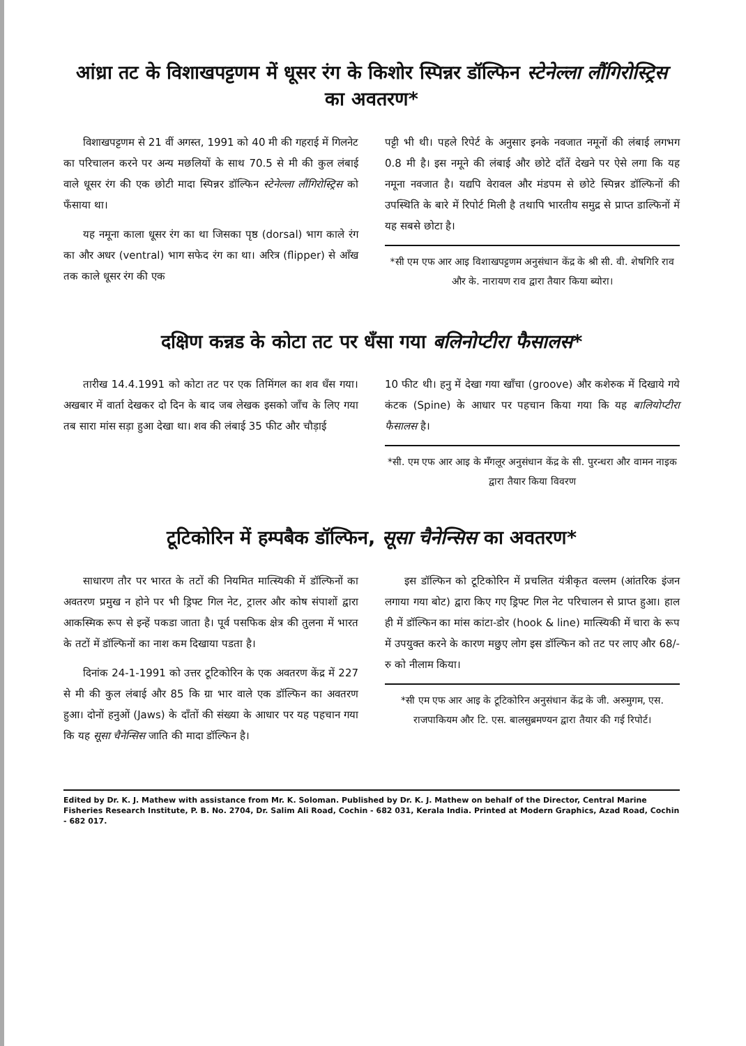आंध्रा तट के विशाखपट्टणम में धूसर रंग के किशोर स्पिन्नर डॉल्फिन स्टेनेल्ला लौंगिरोस्ट्रिस का अवतरण*
विशाखपट्टणम से 21 वीं अगस्त, 1991 को 40 मी की गहराई में गिलनेट का परिचालन करने पर अन्य मछलियों के साथ 70.5 से मी की कुल लंबाई वाले धूसर रंग की एक छोटी मादा स्पिन्नर डॉल्फिन स्टेनेल्ला लौंगिरोस्ट्रिस को फँसाया था।
यह नमूना काला धूसर रंग का था जिसका पृष्ठ (dorsal) भाग काले रंग का और अधर (ventral) भाग सफेद रंग का था। अरित्र (flipper) से आँख तक काले धूसर रंग की एक
पट्टी भी थी। पहले रिपेर्ट के अनुसार इनके नवजात नमूनों की लंबाई लगभग 0.8 मी है। इस नमूने की लंबाई और छोटे दाँतें देखने पर ऐसे लगा कि यह नमूना नवजात है। यद्यपि वेरावल और मंडपम से छोटे स्पिन्नर डॉल्फिनों की उपस्थिति के बारे में रिपोर्ट मिली है तथापि भारतीय समुद्र से प्राप्त डाल्फिनों में यह सबसे छोटा है।
*सी एम एफ आर आइ विशाखपट्टणम अनुसंधान केंद्र के श्री सी. वी. शेषगिरि राव और के. नारायण राव द्वारा तैयार किया ब्योरा।
दक्षिण कन्नड के कोटा तट पर धँसा गया बलिनोप्टीरा फैसालस*
तारीख 14.4.1991 को कोटा तट पर एक तिमिंगल का शव धँस गया। अखबार में वार्ता देखकर दो दिन के बाद जब लेखक इसको जाँच के लिए गया तब सारा मांस सड़ा हुआ देखा था। शव की लंबाई 35 फीट और चौड़ाई
10 फीट थी। हनु में देखा गया खाँचा (groove) और कशेरुक में दिखाये गये कंटक (Spine) के आधार पर पहचान किया गया कि यह बालियोप्टीरा फैसालस है।
*सी. एम एफ आर आइ के मँगलूर अनुसंधान केंद्र के सी. पुरन्धरा और वामन नाइक द्वारा तैयार किया विवरण
टूटिकोरिन में हम्पबैक डॉल्फिन, सूसा चैनेन्सिस का अवतरण*
साधारण तौर पर भारत के तटों की नियमित मात्स्यिकी में डॉल्फिनों का अवतरण प्रमुख न होने पर भी ड्रिफ्ट गिल नेट, ट्रालर और कोष संपाशों द्वारा आकस्मिक रूप से इन्हें पकडा जाता है। पूर्व पसफिक क्षेत्र की तुलना में भारत के तटों में डॉल्फिनों का नाश कम दिखाया पडता है।
दिनांक 24-1-1991 को उत्तर टूटिकोरिन के एक अवतरण केंद्र में 227 से मी की कुल लंबाई और 85 कि ग्रा भार वाले एक डॉल्फिन का अवतरण हुआ। दोनों हनुओं (Jaws) के दाँतों की संख्या के आधार पर यह पहचान गया कि यह सूसा चैनेन्सिस जाति की मादा डॉल्फिन है।
इस डॉल्फिन को टूटिकोरिन में प्रचलित यंत्रीकृत वल्लम (आंतरिक इंजन लगाया गया बोट) द्वारा किए गए ड्रिफ्ट गिल नेट परिचालन से प्राप्त हुआ। हाल ही में डॉल्फिन का मांस कांटा-डोर (hook & line) मात्स्यिकी में चारा के रूप में उपयुक्त करने के कारण मछुए लोग इस डॉल्फिन को तट पर लाए और 68/- रु को नीलाम किया।
*सी एम एफ आर आइ के टूटिकोरिन अनुसंधान केंद्र के जी. अरुमुगम, एस. राजपाकियम और टि. एस. बालसुब्रमण्यन द्वारा तैयार की गई रिपोर्ट।
Edited by Dr. K. J. Mathew with assistance from Mr. K. Soloman. Published by Dr. K. J. Mathew on behalf of the Director, Central Marine Fisheries Research Institute, P. B. No. 2704, Dr. Salim Ali Road, Cochin - 682 031, Kerala India. Printed at Modern Graphics, Azad Road, Cochin - 682 017.